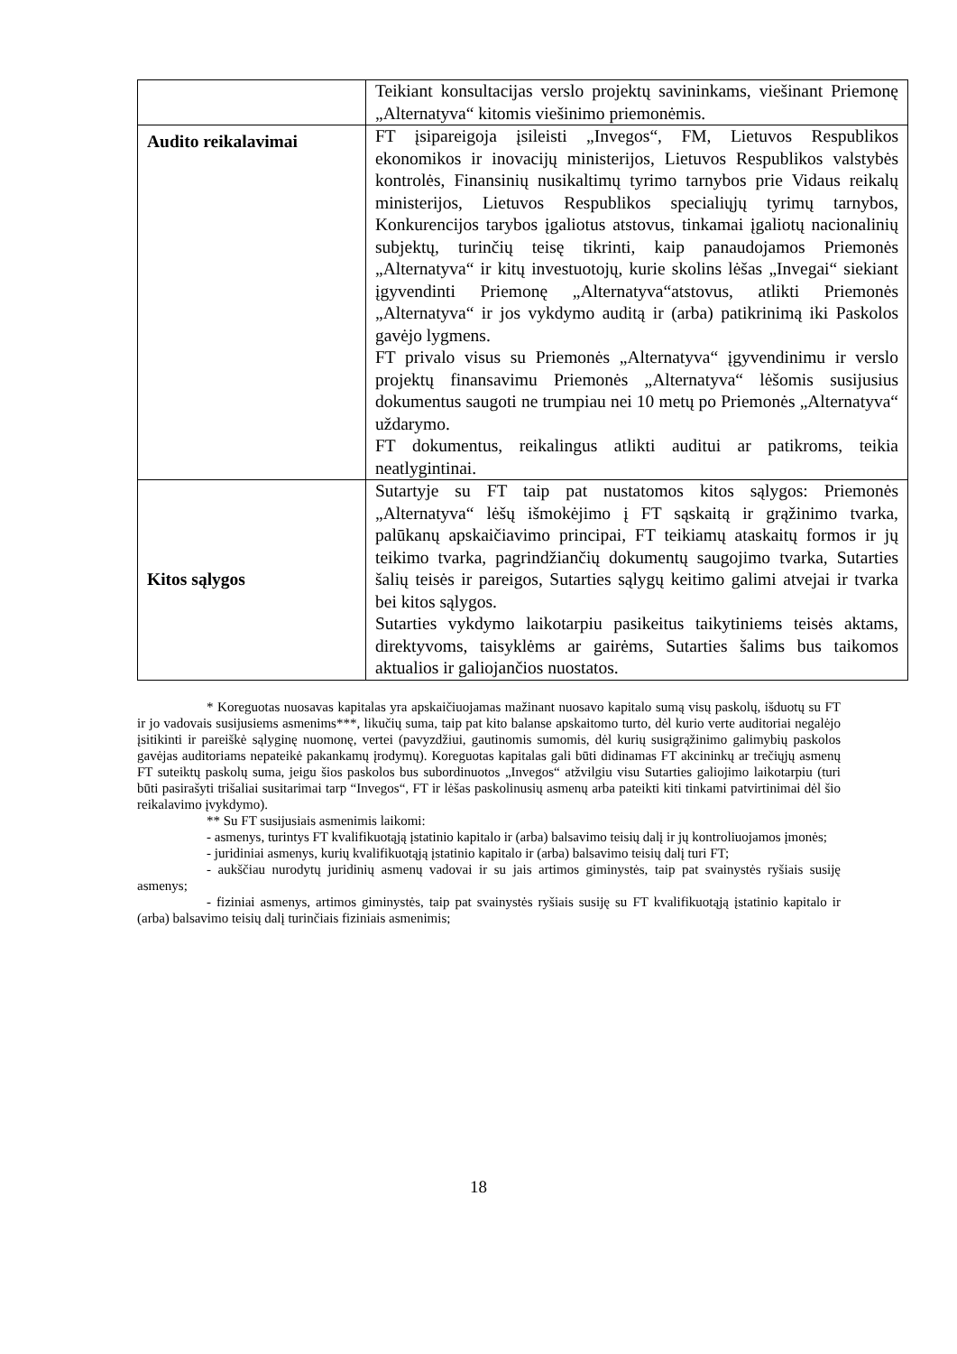| | Teikiant konsultacijas verslo projektų savininkams, viešinant Priemonę „Alternatyva“ kitomis viešinimo priemonėmis. |
| Audito reikalavimai | FT įsipareigoja įsileisti „Invegos“, FM, Lietuvos Respublikos ekonomikos ir inovacijų ministerijos, Lietuvos Respublikos valstybės kontrolės, Finansinių nusikaltimų tyrimo tarnybos prie Vidaus reikalų ministerijos, Lietuvos Respublikos specialiųjų tyrimų tarnybos, Konkurencijos tarybos įgaliotus atstovus, tinkamai įgaliotų nacionalinių subjektų, turinčių teisę tikrinti, kaip panaudojamos Priemonės „Alternatyva“ ir kitų investuotojų, kurie skolins lėšas „Invegai“ siekiant įgyvendinti Priemonę „Alternatyva“atstovus, atlikti Priemonės „Alternatyva“ ir jos vykdymo auditą ir (arba) patikrinimą iki Paskolos gavėjo lygmens. FT privalo visus su Priemonės „Alternatyva“ įgyvendinimu ir verslo projektų finansavimu Priemonės „Alternatyva“ lėšomis susijusius dokumentus saugoti ne trumpiau nei 10 metų po Priemonės „Alternatyva“ uždarymo. FT dokumentus, reikalingus atlikti auditui ar patikroms, teikia neatlygintinai. |
| Kitos sąlygos | Sutartyje su FT taip pat nustatomos kitos sąlygos: Priemonės „Alternatyva“ lėšų išmokėjimo į FT sąskaitą ir grąžinimo tvarka, palūkanų apskaičiavimo principai, FT teikiamų ataskaitų formos ir jų teikimo tvarka, pagrindžiančių dokumentų saugojimo tvarka, Sutarties šalių teisės ir pareigos, Sutarties sąlygų keitimo galimi atvejai ir tvarka bei kitos sąlygos. Sutarties vykdymo laikotarpiu pasikeitus taikytiniems teisės aktams, direktyvoms, taisyklėms ar gairėms, Sutarties šalims bus taikomos aktualios ir galiojančios nuostatos. |
* Koreguotas nuosavas kapitalas yra apskaičiuojamas mažinant nuosavo kapitalo sumą visų paskolų, išduotų su FT ir jo vadovais susijusiems asmenims***, likučių suma, taip pat kito balanse apskaitomo turto, dėl kurio verte auditoriai negalėjo įsitikinti ir pareiškė sąlyginę nuomonę, vertei (pavyzdžiui, gautinomis sumomis, dėl kurių susigrąžinimo galimybių paskolos gavėjas auditoriams nepateikė pakankamų įrodymų). Koreguotas kapitalas gali būti didinamas FT akcininkų ar trečiųjų asmenų FT suteiktų paskolų suma, jeigu šios paskolos bus subordinuotos „Invegos“ atžvilgiu visu Sutarties galiojimo laikotarpiu (turi būti pasirašyti trišaliai susitarimai tarp “Invegos“, FT ir lėšas paskolinusių asmenų arba pateikti kiti tinkami patvirtinimai dėl šio reikalavimo įvykdymo).
** Su FT susijusiais asmenimis laikomi:
- asmenys, turintys FT kvalifikuotąją įstatinio kapitalo ir (arba) balsavimo teisių dalį ir jų kontroliuojamos įmonės;
- juridiniai asmenys, kurių kvalifikuotąją įstatinio kapitalo ir (arba) balsavimo teisių dalį turi FT;
- aukščiau nurodytų juridinių asmenų vadovai ir su jais artimos giminystės, taip pat svainystės ryšiais susiję asmenys;
- fiziniai asmenys, artimos giminystės, taip pat svainystės ryšiais susiję su FT kvalifikuotąją įstatinio kapitalo ir (arba) balsavimo teisių dalį turinčiais fiziniais asmenimis;
18